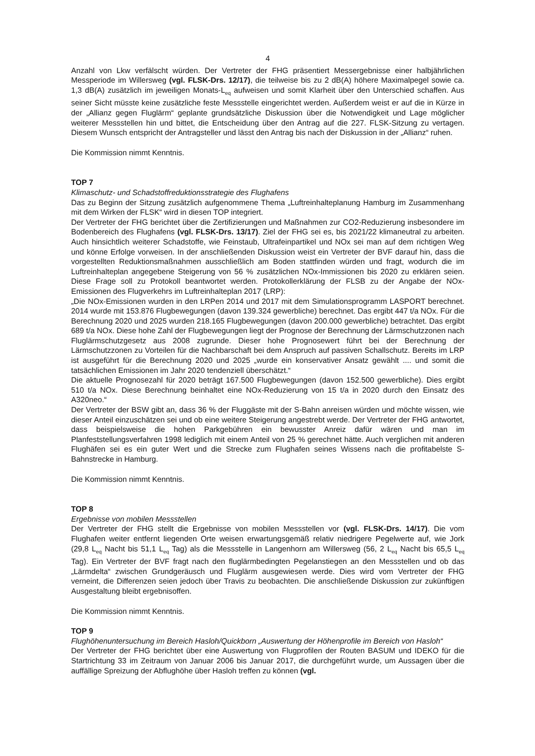4
Anzahl von Lkw verfälscht würden. Der Vertreter der FHG präsentiert Messergebnisse einer halbjährlichen Messperiode im Willersweg (vgl. FLSK-Drs. 12/17), die teilweise bis zu 2 dB(A) höhere Maximalpegel sowie ca. 1,3 dB(A) zusätzlich im jeweiligen Monats-L<sub>eq</sub> aufweisen und somit Klarheit über den Unterschied schaffen. Aus seiner Sicht müsste keine zusätzliche feste Messstelle eingerichtet werden. Außerdem weist er auf die in Kürze in der „Allianz gegen Fluglärm“ geplante grundsätzliche Diskussion über die Notwendigkeit und Lage möglicher weiterer Messstellen hin und bittet, die Entscheidung über den Antrag auf die 227. FLSK-Sitzung zu vertagen. Diesem Wunsch entspricht der Antragsteller und lässt den Antrag bis nach der Diskussion in der „Allianz“ ruhen.
Die Kommission nimmt Kenntnis.
TOP 7
Klimaschutz- und Schadstoffreduktionsstrategie des Flughafens
Das zu Beginn der Sitzung zusätzlich aufgenommene Thema „Luftreinhalteplanung Hamburg im Zusammenhang mit dem Wirken der FLSK“ wird in diesen TOP integriert.
Der Vertreter der FHG berichtet über die Zertifizierungen und Maßnahmen zur CO2-Reduzierung insbesondere im Bodenbereich des Flughafens (vgl. FLSK-Drs. 13/17). Ziel der FHG sei es, bis 2021/22 klimaneutral zu arbeiten. Auch hinsichtlich weiterer Schadstoffe, wie Feinstaub, Ultrafeinpartikel und NOx sei man auf dem richtigen Weg und könne Erfolge vorweisen. In der anschließenden Diskussion weist ein Vertreter der BVF darauf hin, dass die vorgestellten Reduktionsmaßnahmen ausschließlich am Boden stattfinden würden und fragt, wodurch die im Luftreinhalteplan angegebene Steigerung von 56 % zusätzlichen NOx-Immissionen bis 2020 zu erklären seien. Diese Frage soll zu Protokoll beantwortet werden. Protokollerklärung der FLSB zu der Angabe der NOx-Emissionen des Flugverkehrs im Luftreinhalteplan 2017 (LRP):
„Die NOx-Emissionen wurden in den LRPen 2014 und 2017 mit dem Simulationsprogramm LASPORT berechnet. 2014 wurde mit 153.876 Flugbewegungen (davon 139.324 gewerbliche) berechnet. Das ergibt 447 t/a NOx. Für die Berechnung 2020 und 2025 wurden 218.165 Flugbewegungen (davon 200.000 gewerbliche) betrachtet. Das ergibt 689 t/a NOx. Diese hohe Zahl der Flugbewegungen liegt der Prognose der Berechnung der Lärmschutzzonen nach Fluglärmschutzgesetz aus 2008 zugrunde. Dieser hohe Prognosewert führt bei der Berechnung der Lärmschutzzonen zu Vorteilen für die Nachbarschaft bei dem Anspruch auf passiven Schallschutz. Bereits im LRP ist ausgeführt für die Berechnung 2020 und 2025 „wurde ein konservativer Ansatz gewählt .... und somit die tatsächlichen Emissionen im Jahr 2020 tendenziell überschätzt.“
Die aktuelle Prognosezahl für 2020 beträgt 167.500 Flugbewegungen (davon 152.500 gewerbliche). Dies ergibt 510 t/a NOx. Diese Berechnung beinhaltet eine NOx-Reduzierung von 15 t/a in 2020 durch den Einsatz des A320neo.“
Der Vertreter der BSW gibt an, dass 36 % der Fluggäste mit der S-Bahn anreisen würden und möchte wissen, wie dieser Anteil einzuschätzen sei und ob eine weitere Steigerung angestrebt werde. Der Vertreter der FHG antwortet, dass beispielsweise die hohen Parkgebühren ein bewusster Anreiz dafür wären und man im Planfeststellungsverfahren 1998 lediglich mit einem Anteil von 25 % gerechnet hätte. Auch verglichen mit anderen Flughäfen sei es ein guter Wert und die Strecke zum Flughafen seines Wissens nach die profitabelste S-Bahnstrecke in Hamburg.
Die Kommission nimmt Kenntnis.
TOP 8
Ergebnisse von mobilen Messstellen
Der Vertreter der FHG stellt die Ergebnisse von mobilen Messstellen vor (vgl. FLSK-Drs. 14/17). Die vom Flughafen weiter entfernt liegenden Orte weisen erwartungsgemäß relativ niedrigere Pegelwerte auf, wie Jork (29,8 L<sub>eq</sub> Nacht bis 51,1 L<sub>eq</sub> Tag) als die Messstelle in Langenhorn am Willersweg (56, 2 L<sub>eq</sub> Nacht bis 65,5 L<sub>eq</sub> Tag). Ein Vertreter der BVF fragt nach den fluglärmbedingten Pegelanstiegen an den Messstellen und ob das „Lärmdelta“ zwischen Grundgeräusch und Fluglärm ausgewiesen werde. Dies wird vom Vertreter der FHG verneint, die Differenzen seien jedoch über Travis zu beobachten. Die anschließende Diskussion zur zukünftigen Ausgestaltung bleibt ergebnisoffen.
Die Kommission nimmt Kenntnis.
TOP 9
Flughöhenuntersuchung im Bereich Hasloh/Quickborn „Auswertung der Höhenprofile im Bereich von Hasloh“
Der Vertreter der FHG berichtet über eine Auswertung von Flugprofilen der Routen BASUM und IDEKO für die Startrichtung 33 im Zeitraum von Januar 2006 bis Januar 2017, die durchgeführt wurde, um Aussagen über die auffällige Spreizung der Abflughöhe über Hasloh treffen zu können (vgl.